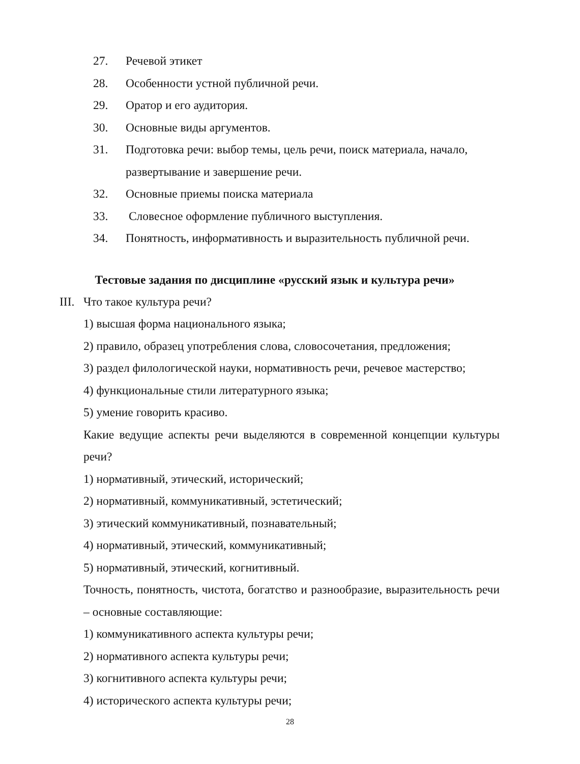27. Речевой этикет
28. Особенности устной публичной речи.
29. Оратор и его аудитория.
30. Основные виды аргументов.
31. Подготовка речи: выбор темы, цель речи, поиск материала, начало, развертывание и завершение речи.
32. Основные приемы поиска материала
33. Словесное оформление публичного выступления.
34. Понятность, информативность и выразительность публичной речи.
Тестовые задания по дисциплине «русский язык и культура речи»
III. Что такое культура речи?
1) высшая форма национального языка;
2) правило, образец употребления слова, словосочетания, предложения;
3) раздел филологической науки, нормативность речи, речевое мастерство;
4) функциональные стили литературного языка;
5) умение говорить красиво.
Какие ведущие аспекты речи выделяются в современной концепции культуры речи?
1) нормативный, этический, исторический;
2) нормативный, коммуникативный, эстетический;
3) этический коммуникативный, познавательный;
4) нормативный, этический, коммуникативный;
5) нормативный, этический, когнитивный.
Точность, понятность, чистота, богатство и разнообразие, выразительность речи – основные составляющие:
1) коммуникативного аспекта культуры речи;
2) нормативного аспекта культуры речи;
3) когнитивного аспекта культуры речи;
4) исторического аспекта культуры речи;
28